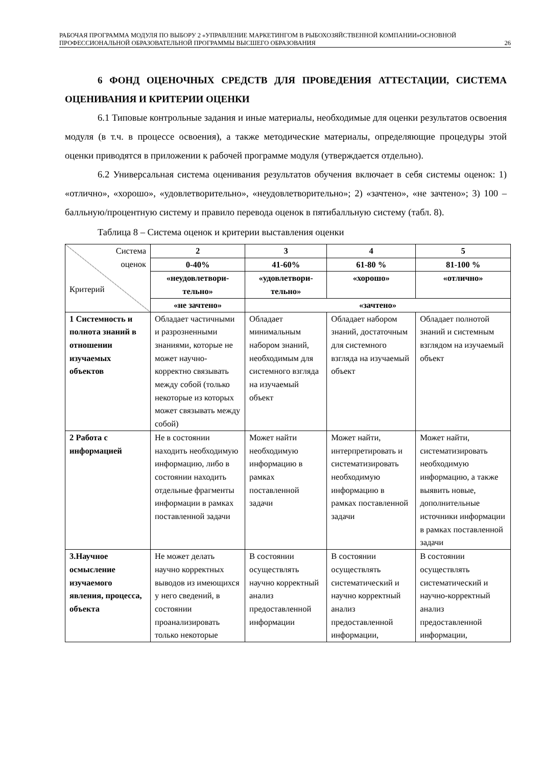РАБОЧАЯ ПРОГРАММА МОДУЛЯ ПО ВЫБОРУ 2 «УПРАВЛЕНИЕ МАРКЕТИНГОМ В РЫБОХОЗЯЙСТВЕННОЙ КОМПАНИИ»ОСНОВНОЙ ПРОФЕССИОНАЛЬНОЙ ОБРАЗОВАТЕЛЬНОЙ ПРОГРАММЫ ВЫСШЕГО ОБРАЗОВАНИЯ 26
6 ФОНД ОЦЕНОЧНЫХ СРЕДСТВ ДЛЯ ПРОВЕДЕНИЯ АТТЕСТАЦИИ, СИСТЕМА ОЦЕНИВАНИЯ И КРИТЕРИИ ОЦЕНКИ
6.1 Типовые контрольные задания и иные материалы, необходимые для оценки результатов освоения модуля (в т.ч. в процессе освоения), а также методические материалы, определяющие процедуры этой оценки приводятся в приложении к рабочей программе модуля (утверждается отдельно).
6.2 Универсальная система оценивания результатов обучения включает в себя системы оценок: 1) «отлично», «хорошо», «удовлетворительно», «неудовлетворительно»; 2) «зачтено», «не зачтено»; 3) 100 – балльную/процентную систему и правило перевода оценок в пятибалльную систему (табл. 8).
Таблица 8 – Система оценок и критерии выставления оценки
| Система оценок Критерий | 2 | 3 | 4 | 5 |
| | 0-40% | 41-60% | 61-80 % | 81-100 % |
| | «неудовлетвори-тельно» | «удовлетвори-тельно» | «хорошо» | «отлично» |
| | «не зачтено» | «зачтено» | | |
| 1 Системность и полнота знаний в отношении изучаемых объектов | Обладает частичными и разрозненными знаниями, которые не может научно- корректно связывать между собой (только некоторые из которых может связывать между собой) | Обладает минимальным набором знаний, необходимым для системного взгляда на изучаемый объект | Обладает набором знаний, достаточным для системного взгляда на изучаемый объект | Обладает полнотой знаний и системным взглядом на изучаемый объект |
| 2 Работа с информацией | Не в состоянии находить необходимую информацию, либо в состоянии находить отдельные фрагменты информации в рамках поставленной задачи | Может найти необходимую информацию в рамках поставленной задачи | Может найти, интерпретировать и систематизировать необходимую информацию в рамках поставленной задачи | Может найти, систематизировать необходимую информацию, а также выявить новые, дополнительные источники информации в рамках поставленной задачи |
| 3.Научное осмысление изучаемого явления, процесса, объекта | Не может делать научно корректных выводов из имеющихся у него сведений, в состоянии проанализировать только некоторые | В состоянии осуществлять научно корректный анализ предоставленной информации | В состоянии осуществлять систематический и научно корректный анализ предоставленной информации, | В состоянии осуществлять систематический и научно-корректный анализ предоставленной информации, |